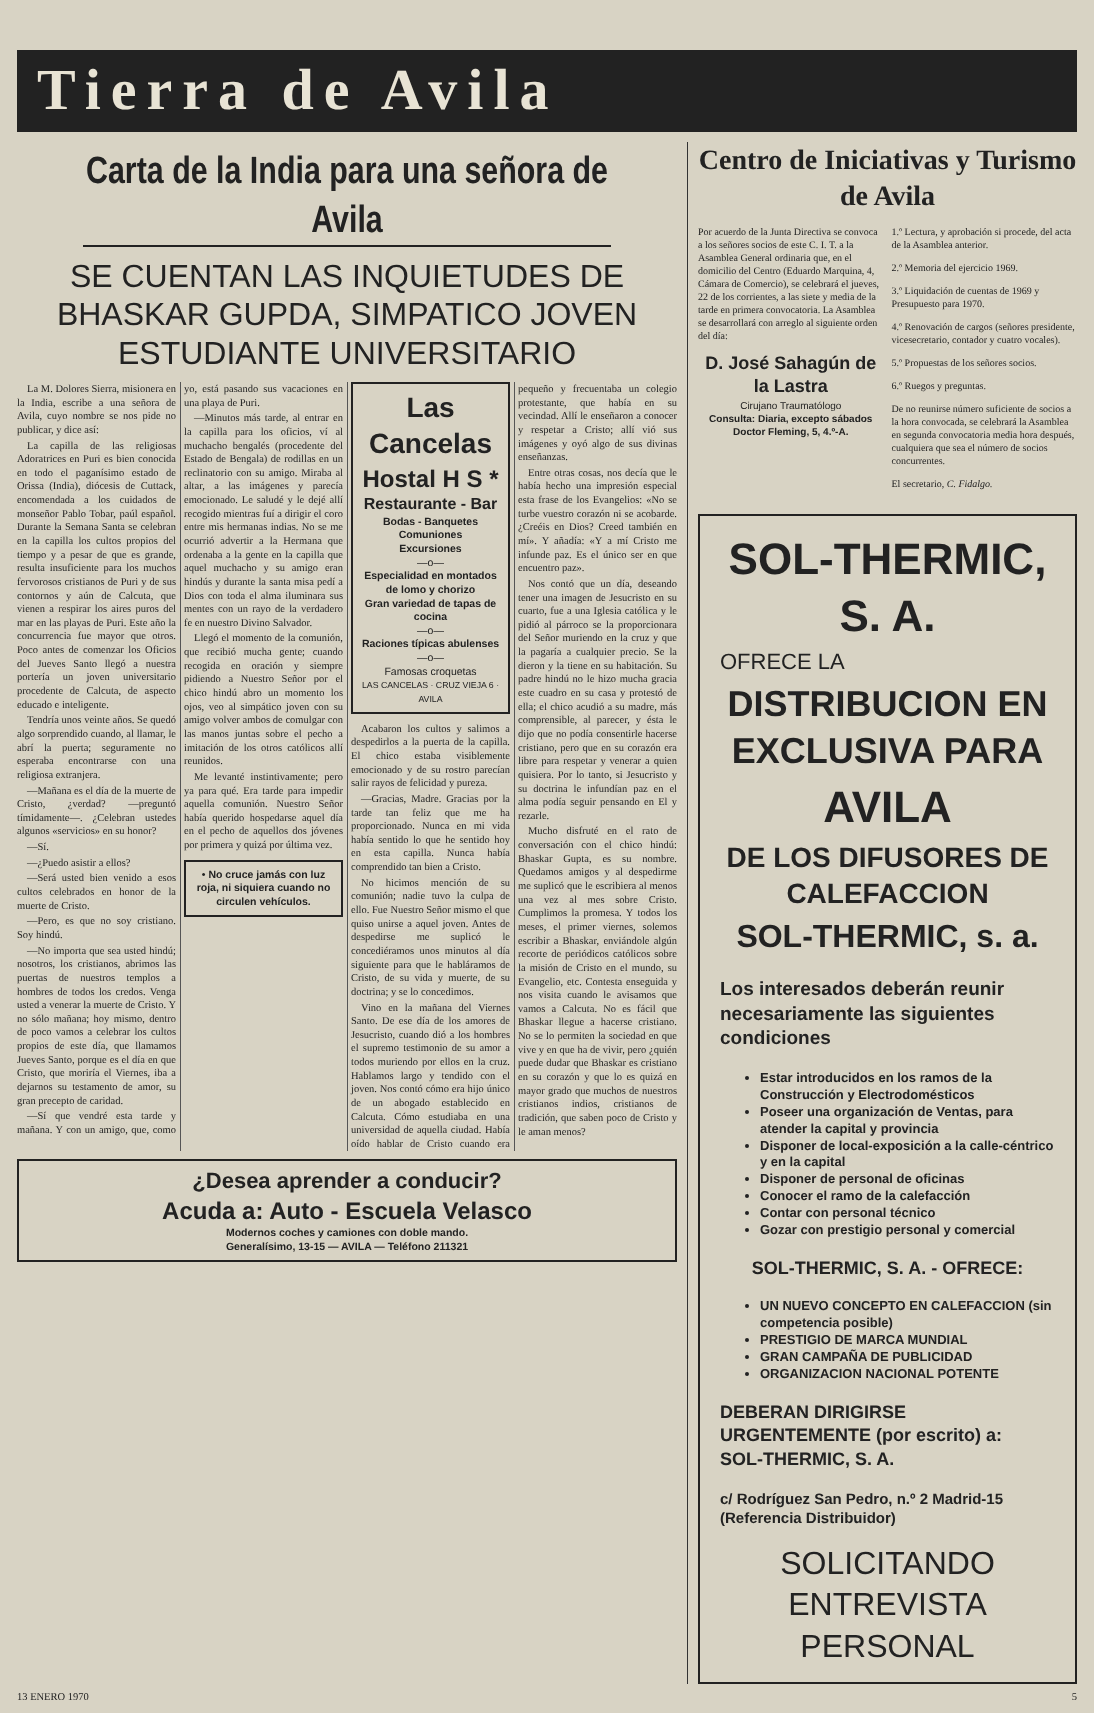Tierra de Avila
Carta de la India para una señora de Avila
SE CUENTAN LAS INQUIETUDES DE BHASKAR GUPDA, SIMPATICO JOVEN ESTUDIANTE UNIVERSITARIO
La M. Dolores Sierra, misionera en la India, escribe a una señora de Avila, cuyo nombre se nos pide no publicar, y dice así:
La capilla de las religiosas Adoratrices en Puri es bien conocida en todo el paganísimo estado de Orissa (India), diócesis de Cuttack, encomendada a los cuidados de monseñor Pablo Tobar, paúl español. Durante la Semana Santa se celebran en la capilla los cultos propios del tiempo y a pesar de que es grande, resulta insuficiente para los muchos fervorosos cristianos de Puri y de sus contornos y aún de Calcuta, que vienen a respirar los aires puros del mar en las playas de Puri. Este año la concurrencia fue mayor que otros. Poco antes de comenzar los Oficios del Jueves Santo llegó a nuestra portería un joven universitario procedente de Calcuta, de aspecto educado e inteligente.
Tendría unos veinte años. Se quedó algo sorprendido cuando, al llamar, le abrí la puerta; seguramente no esperaba encontrarse con una religiosa extranjera.
—Mañana es el día de la muerte de Cristo, ¿verdad? —preguntó tímidamente—. ¿Celebran ustedes algunos «servicios» en su honor?
—Sí.
—¿Puedo asistir a ellos?
—Será usted bien venido a esos cultos celebrados en honor de la muerte de Cristo.
—Pero, es que no soy cristiano. Soy hindú.
—No importa que sea usted hindú; nosotros, los cristianos, abrimos las puertas de nuestros templos a hombres de todos los credos. Venga usted a venerar la muerte de Cristo. Y no sólo mañana; hoy mismo, dentro de poco vamos a celebrar los cultos propios de este día, que llamamos Jueves Santo, porque es el día en que Cristo, que moriría el Viernes, iba a dejarnos su testamento de amor, su gran precepto de caridad.
—Sí que vendré esta tarde y mañana. Y con un amigo, que, como yo, está pasando sus vacaciones en una playa de Puri.
—Minutos más tarde, al entrar en la capilla para los oficios, ví al muchacho bengalés (procedente del Estado de Bengala) de rodillas en un reclinatorio con su amigo. Miraba al altar, a las imágenes y parecía emocionado. Le saludé y le dejé allí recogido mientras fuí a dirigir el coro entre mis hermanas indias. No se me ocurrió advertir a la Hermana que ordenaba a la gente en la capilla que aquel muchacho y su amigo eran hindús y durante la santa misa pedí a Dios con toda el alma iluminara sus mentes con un rayo de la verdadero fe en nuestro Divino Salvador.
Llegó el momento de la comunión, que recibió mucha gente; cuando recogida en oración y siempre pidiendo a Nuestro Señor por el chico hindú abro un momento los ojos, veo al simpático joven con su amigo volver ambos de comulgar con las manos juntas sobre el pecho a imitación de los otros católicos allí reunidos.
Me levanté instintivamente; pero ya para qué. Era tarde para impedir aquella comunión. Nuestro Señor había querido hospedarse aquel día en el pecho de aquellos dos jóvenes por primera y quizá por última vez.
• No cruce jamás con luz roja, ni siquiera cuando no circulen vehículos.
Las Cancelas
Hostal H S *
Restaurante - Bar
Bodas - Banquetes
Comuniones
Excursiones
—o—
Especialidad en montados de lomo y chorizo
Gran variedad de tapas de cocina
—o—
Raciones típicas abulenses
—o—
Famosas croquetas
LAS CANCELAS · CRUZ VIEJA 6 · AVILA
Acabaron los cultos y salimos a despedirlos a la puerta de la capilla. El chico estaba visiblemente emocionado y de su rostro parecían salir rayos de felicidad y pureza.
—Gracias, Madre. Gracias por la tarde tan feliz que me ha proporcionado. Nunca en mi vida había sentido lo que he sentido hoy en esta capilla. Nunca había comprendido tan bien a Cristo.
No hicimos mención de su comunión; nadie tuvo la culpa de ello. Fue Nuestro Señor mismo el que quiso unirse a aquel joven. Antes de despedirse me suplicó le concediéramos unos minutos al día siguiente para que le habláramos de Cristo, de su vida y muerte, de su doctrina; y se lo concedimos.
Vino en la mañana del Viernes Santo. De ese día de los amores de Jesucristo, cuando dió a los hombres el supremo testimonio de su amor a todos muriendo por ellos en la cruz. Hablamos largo y tendido con el joven. Nos contó cómo era hijo único de un abogado establecido en Calcuta. Cómo estudiaba en una universidad de aquella ciudad. Había oído hablar de Cristo cuando era pequeño y frecuentaba un colegio protestante, que había en su vecindad. Allí le enseñaron a conocer y respetar a Cristo; allí vió sus imágenes y oyó algo de sus divinas enseñanzas.
Entre otras cosas, nos decía que le había hecho una impresión especial esta frase de los Evangelios: «No se turbe vuestro corazón ni se acobarde. ¿Creéis en Dios? Creed también en mí». Y añadía: «Y a mí Cristo me infunde paz. Es el único ser en que encuentro paz».
Nos contó que un día, deseando tener una imagen de Jesucristo en su cuarto, fue a una Iglesia católica y le pidió al párroco se la proporcionara del Señor muriendo en la cruz y que la pagaría a cualquier precio. Se la dieron y la tiene en su habitación. Su padre hindú no le hizo mucha gracia este cuadro en su casa y protestó de ella; el chico acudió a su madre, más comprensible, al parecer, y ésta le dijo que no podía consentirle hacerse cristiano, pero que en su corazón era libre para respetar y venerar a quien quisiera. Por lo tanto, si Jesucristo y su doctrina le infundían paz en el alma podía seguir pensando en El y rezarle.
Mucho disfruté en el rato de conversación con el chico hindú: Bhaskar Gupta, es su nombre. Quedamos amigos y al despedirme me suplicó que le escribiera al menos una vez al mes sobre Cristo. Cumplimos la promesa. Y todos los meses, el primer viernes, solemos escribir a Bhaskar, enviándole algún recorte de periódicos católicos sobre la misión de Cristo en el mundo, su Evangelio, etc. Contesta enseguida y nos visita cuando le avisamos que vamos a Calcuta. No es fácil que Bhaskar llegue a hacerse cristiano. No se lo permiten la sociedad en que vive y en que ha de vivir, pero ¿quién puede dudar que Bhaskar es cristiano en su corazón y que lo es quizá en mayor grado que muchos de nuestros cristianos indios, cristianos de tradición, que saben poco de Cristo y le aman menos?
¿Desea aprender a conducir?
Acuda a: Auto - Escuela Velasco
Modernos coches y camiones con doble mando.
Generalísimo, 13-15 — AVILA — Teléfono 211321
Centro de Iniciativas y Turismo de Avila
Por acuerdo de la Junta Directiva se convoca a los señores socios de este C. I. T. a la Asamblea General ordinaria que, en el domicilio del Centro (Eduardo Marquina, 4, Cámara de Comercio), se celebrará el jueves, 22 de los corrientes, a las siete y media de la tarde en primera convocatoria. La Asamblea se desarrollará con arreglo al siguiente orden del día:
D. José Sahagún de la Lastra
Cirujano Traumatólogo
Consulta: Diaria, excepto sábados
Doctor Fleming, 5, 4.º-A.
1.º Lectura, y aprobación si procede, del acta de la Asamblea anterior.
2.º Memoria del ejercicio 1969.
3.º Liquidación de cuentas de 1969 y Presupuesto para 1970.
4.º Renovación de cargos (señores presidente, vicesecretario, contador y cuatro vocales).
5.º Propuestas de los señores socios.
6.º Ruegos y preguntas.
De no reunirse número suficiente de socios a la hora convocada, se celebrará la Asamblea en segunda convocatoria media hora después, cualquiera que sea el número de socios concurrentes.
El secretario, C. Fidalgo.
SOL-THERMIC, S. A.
OFRECE LA
DISTRIBUCION EN EXCLUSIVA PARA
AVILA
DE LOS DIFUSORES DE CALEFACCION
SOL-THERMIC, s. a.
Los interesados deberán reunir necesariamente las siguientes condiciones
Estar introducidos en los ramos de la Construcción y Electrodomésticos
Poseer una organización de Ventas, para atender la capital y provincia
Disponer de local-exposición a la calle-céntrico y en la capital
Disponer de personal de oficinas
Conocer el ramo de la calefacción
Contar con personal técnico
Gozar con prestigio personal y comercial
SOL-THERMIC, S. A. - OFRECE:
UN NUEVO CONCEPTO EN CALEFACCION (sin competencia posible)
PRESTIGIO DE MARCA MUNDIAL
GRAN CAMPAÑA DE PUBLICIDAD
ORGANIZACION NACIONAL POTENTE
DEBERAN DIRIGIRSE URGENTEMENTE (por escrito) a:
SOL-THERMIC, S. A.
c/ Rodríguez San Pedro, n.º 2 Madrid-15
(Referencia Distribuidor)
SOLICITANDO ENTREVISTA PERSONAL
13 ENERO 1970 5